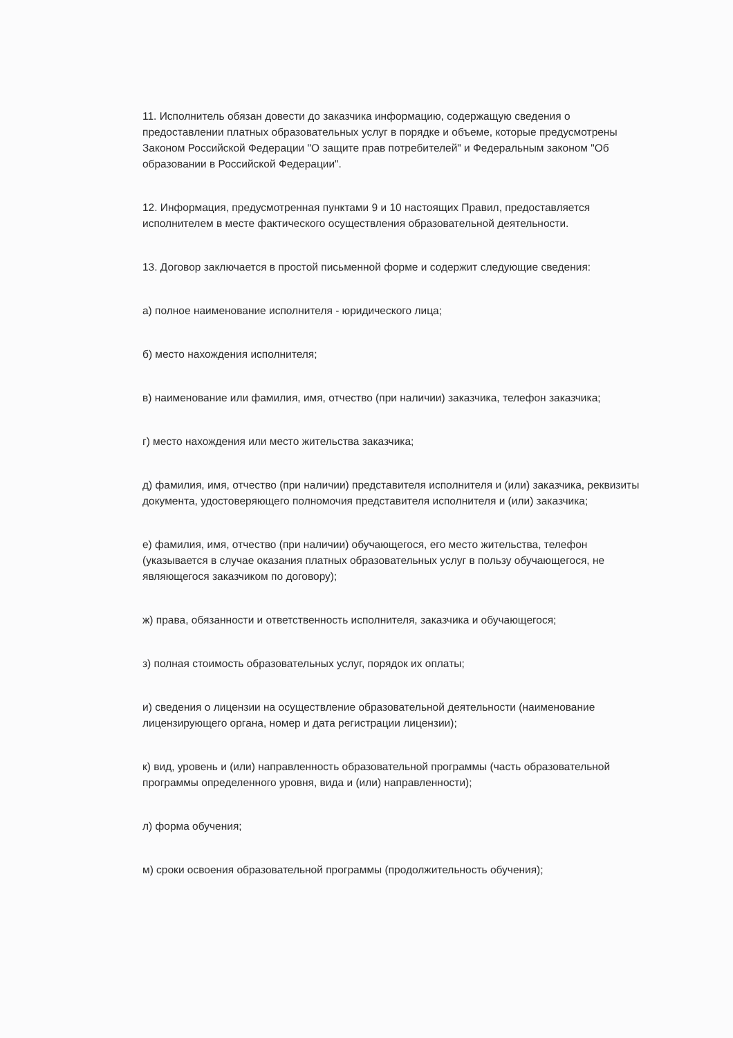11. Исполнитель обязан довести до заказчика информацию, содержащую сведения о предоставлении платных образовательных услуг в порядке и объеме, которые предусмотрены Законом Российской Федерации "О защите прав потребителей" и Федеральным законом "Об образовании в Российской Федерации".
12. Информация, предусмотренная пунктами 9 и 10 настоящих Правил, предоставляется исполнителем в месте фактического осуществления образовательной деятельности.
13. Договор заключается в простой письменной форме и содержит следующие сведения:
а) полное наименование исполнителя - юридического лица;
б) место нахождения исполнителя;
в) наименование или фамилия, имя, отчество (при наличии) заказчика, телефон заказчика;
г) место нахождения или место жительства заказчика;
д) фамилия, имя, отчество (при наличии) представителя исполнителя и (или) заказчика, реквизиты документа, удостоверяющего полномочия представителя исполнителя и (или) заказчика;
е) фамилия, имя, отчество (при наличии) обучающегося, его место жительства, телефон (указывается в случае оказания платных образовательных услуг в пользу обучающегося, не являющегося заказчиком по договору);
ж) права, обязанности и ответственность исполнителя, заказчика и обучающегося;
з) полная стоимость образовательных услуг, порядок их оплаты;
и) сведения о лицензии на осуществление образовательной деятельности (наименование лицензирующего органа, номер и дата регистрации лицензии);
к) вид, уровень и (или) направленность образовательной программы (часть образовательной программы определенного уровня, вида и (или) направленности);
л) форма обучения;
м) сроки освоения образовательной программы (продолжительность обучения);